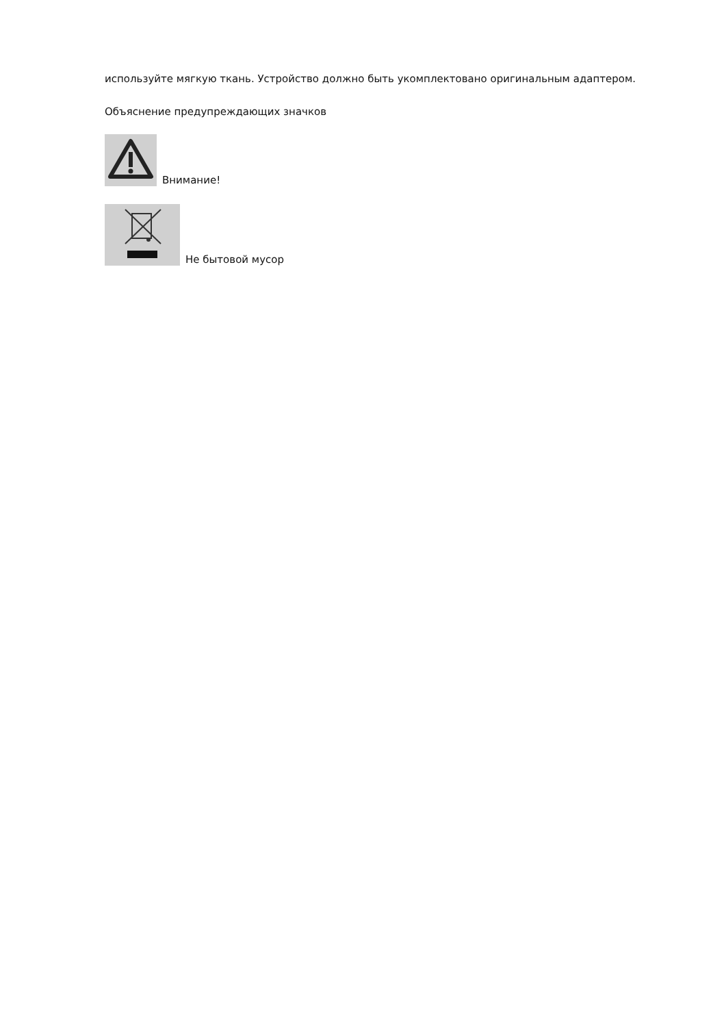используйте мягкую ткань. Устройство должно быть укомплектовано оригинальным адаптером.
Объяснение предупреждающих значков
Внимание!
Не бытовой мусор